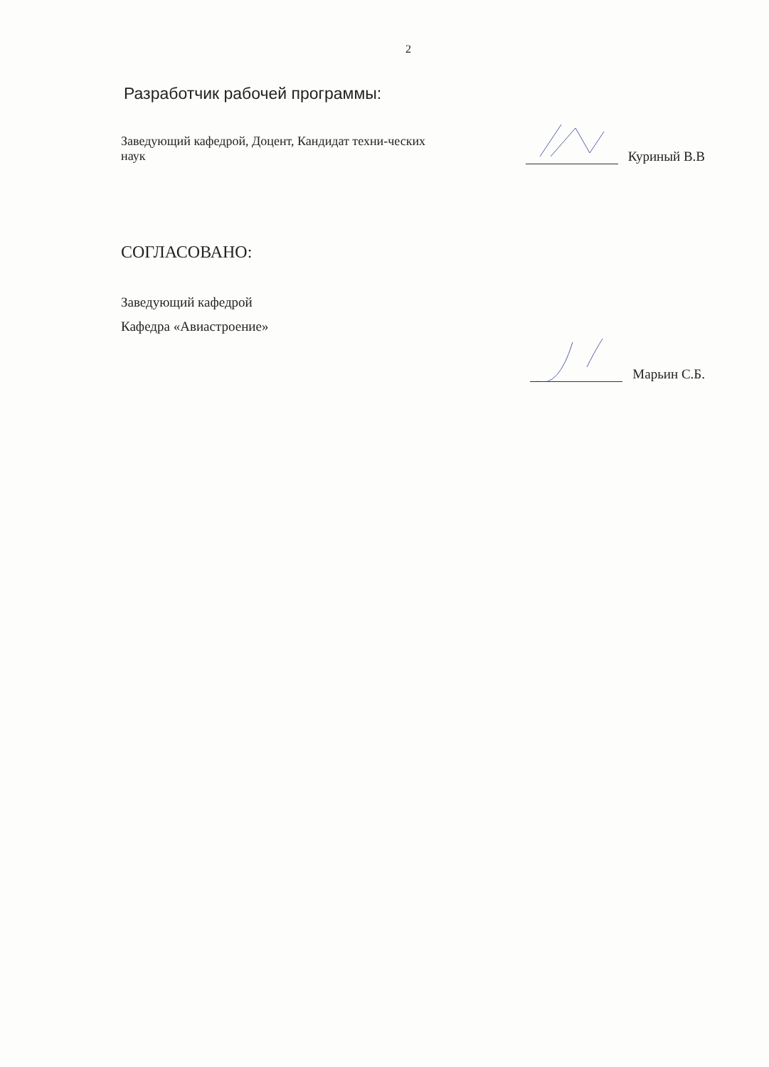2
Разработчик рабочей программы:
Заведующий кафедрой, Доцент, Кандидат техни-ческих наук
Куриный В.В
СОГЛАСОВАНО:
Заведующий кафедрой
Кафедра «Авиастроение»
Марьин С.Б.